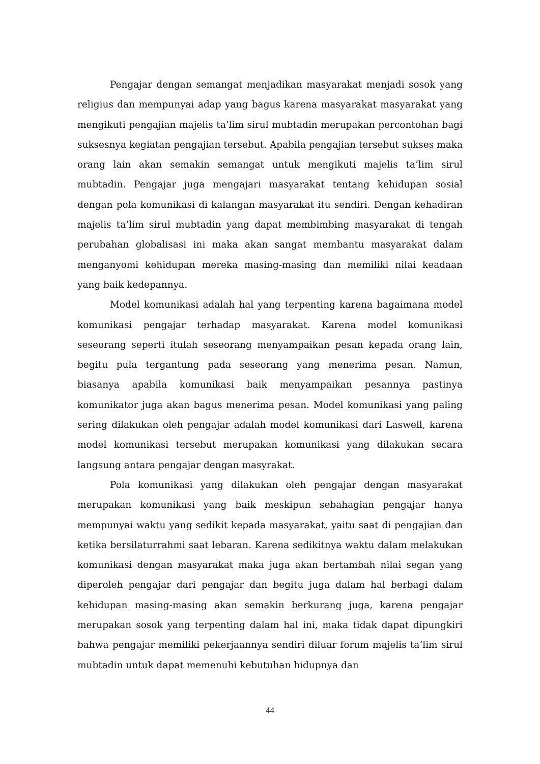Pengajar dengan semangat menjadikan masyarakat menjadi sosok yang religius dan mempunyai adap yang bagus karena masyarakat masyarakat yang mengikuti pengajian majelis ta’lim sirul mubtadin merupakan percontohan bagi suksesnya kegiatan pengajian tersebut. Apabila pengajian tersebut sukses maka orang lain akan semakin semangat untuk mengikuti majelis ta’lim sirul mubtadin. Pengajar juga mengajari masyarakat tentang kehidupan sosial dengan pola komunikasi di kalangan masyarakat itu sendiri. Dengan kehadiran majelis ta’lim sirul mubtadin yang dapat membimbing masyarakat di tengah perubahan globalisasi ini maka akan sangat membantu masyarakat dalam menganyomi kehidupan mereka masing-masing dan memiliki nilai keadaan yang baik kedepannya.
Model komunikasi adalah hal yang terpenting karena bagaimana model komunikasi pengajar terhadap masyarakat. Karena model komunikasi seseorang seperti itulah seseorang menyampaikan pesan kepada orang lain, begitu pula tergantung pada seseorang yang menerima pesan. Namun, biasanya apabila komunikasi baik menyampaikan pesannya pastinya komunikator juga akan bagus menerima pesan. Model komunikasi yang paling sering dilakukan oleh pengajar adalah model komunikasi dari Laswell, karena model komunikasi tersebut merupakan komunikasi yang dilakukan secara langsung antara pengajar dengan masyrakat.
Pola komunikasi yang dilakukan oleh pengajar dengan masyarakat merupakan komunikasi yang baik meskipun sebahagian pengajar hanya mempunyai waktu yang sedikit kepada masyarakat, yaitu saat di pengajian dan ketika bersilaturrahmi saat lebaran. Karena sedikitnya waktu dalam melakukan komunikasi dengan masyarakat maka juga akan bertambah nilai segan yang diperoleh pengajar dari pengajar dan begitu juga dalam hal berbagi dalam kehidupan masing-masing akan semakin berkurang juga, karena pengajar merupakan sosok yang terpenting dalam hal ini, maka tidak dapat dipungkiri bahwa pengajar memiliki pekerjaannya sendiri diluar forum majelis ta’lim sirul mubtadin untuk dapat memenuhi kebutuhan hidupnya dan
44